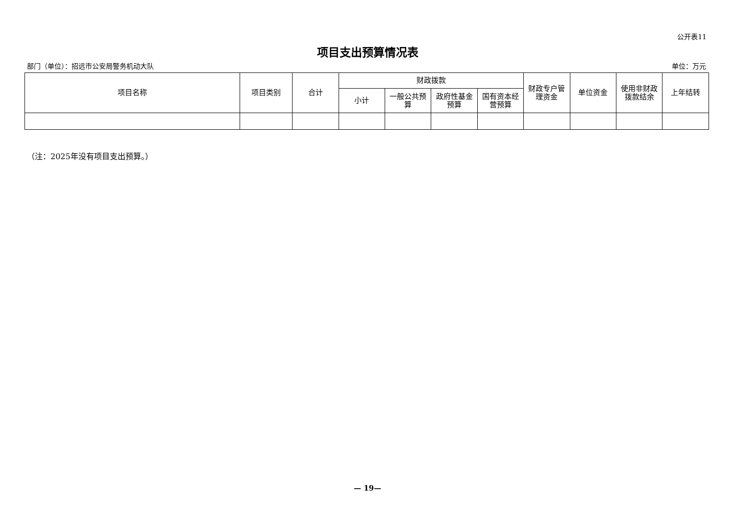公开表11
项目支出预算情况表
部门（单位）：招远市公安局警务机动大队 单位：万元
| 项目名称 | 项目类别 | 合计 | 财政拨款 | | | | 财政专户管理资金 | 单位资金 | 使用非财政拨款结余 | 上年结转 |
| --- | --- | --- | --- | --- | --- | --- | --- | --- | --- | --- |
| | | | 小计 | 一般公共预算 | 政府性基金预算 | 国有资本经营预算 | | | | |
（注：2025年没有项目支出预算。）
— 19—